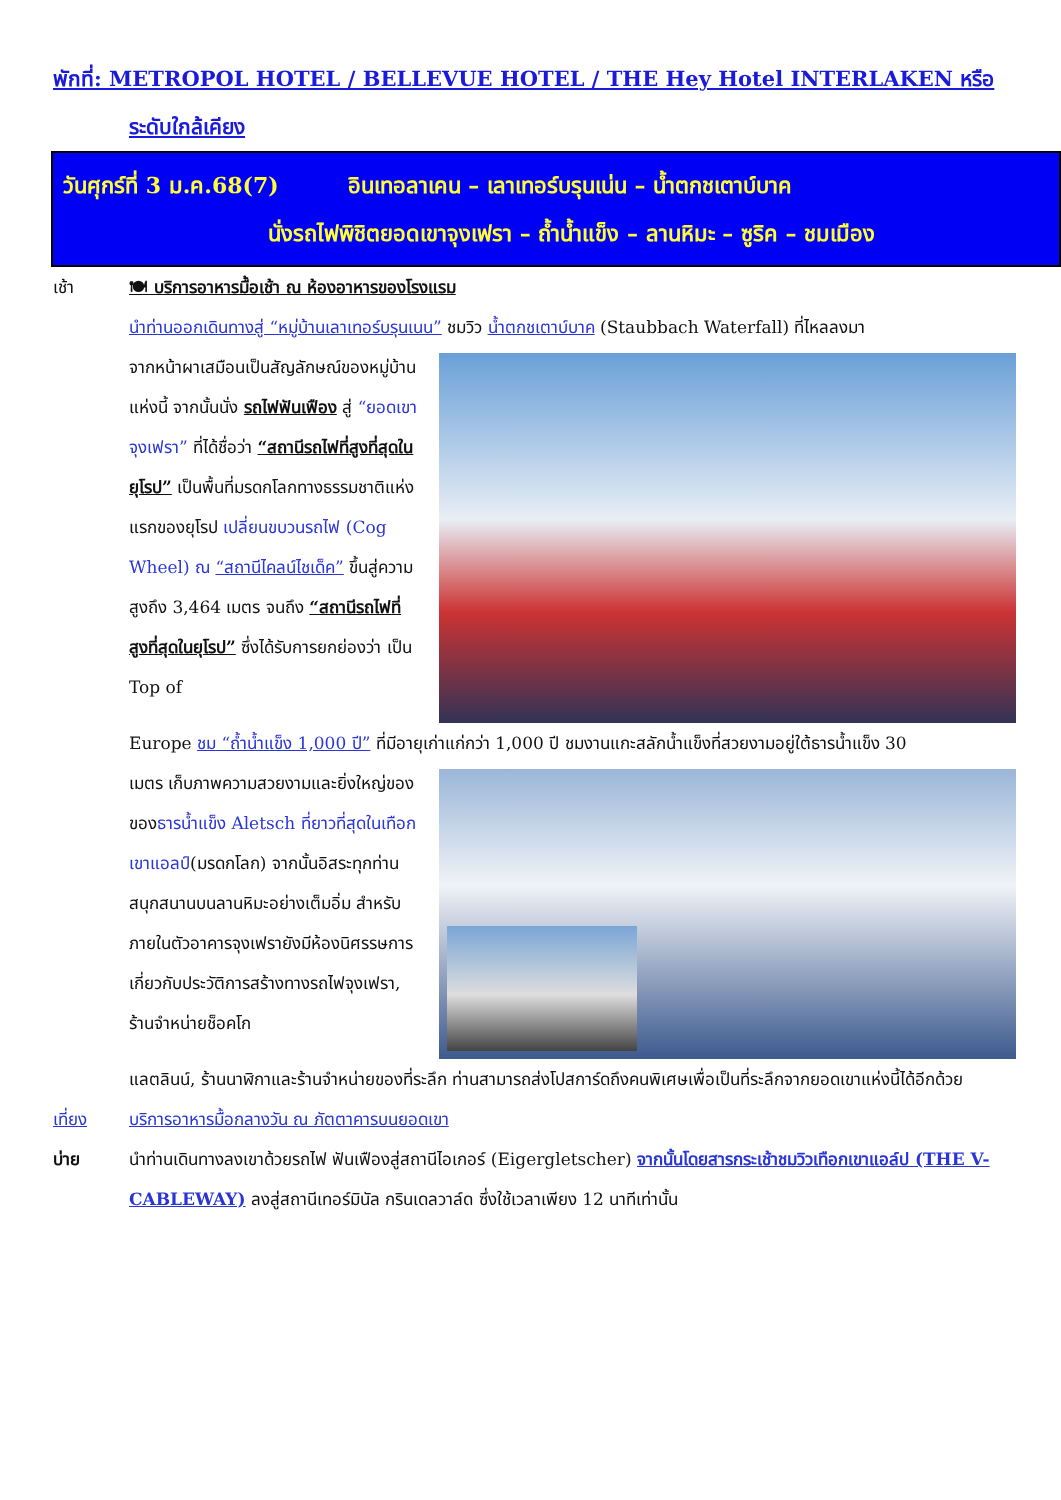พักที่: METROPOL HOTEL / BELLEVUE HOTEL / THE Hey Hotel INTERLAKEN หรือ
ระดับใกล้เคียง
วันศุกร์ที่ 3 ม.ค.68(7) อินเทอลาเคน – เลาเทอร์บรุนเน่น – น้ำตกชเตาบ์บาค
นั่งรถไฟพิชิตยอดเขาจุงเฟรา – ถ้ำน้ำแข็ง – ลานหิมะ – ซูริค – ชมเมือง
เช้า 🍽 บริการอาหารมื้อเช้า ณ ห้องอาหารของโรงแรม
นำท่านออกเดินทางสู่ “หมู่บ้านเลาเทอร์บรุนเนน” ชมวิว น้ำตกชเตาบ์บาค (Staubbach Waterfall) ที่ไหลลงมา
จากหน้าผาเสมือนเป็นสัญลักษณ์ของหมู่บ้านแห่งนี้ จากนั้นนั่ง รถไฟฟันเฟือง สู่ “ยอดเขาจุงเฟรา” ที่ได้ชื่อว่า “สถานีรถไฟที่สูงที่สุดในยุโรป” เป็นพื้นที่มรดกโลกทางธรรมชาติแห่งแรกของยุโรป เปลี่ยนขบวนรถไฟ (Cog Wheel) ณ “สถานีไคลน์ไชเด็ค” ขึ้นสู่ความสูงถึง 3,464 เมตร จนถึง “สถานีรถไฟที่สูงที่สุดในยุโรป” ซึ่งได้รับการยกย่องว่า เป็น Top of
Europe ชม “ถ้ำน้ำแข็ง 1,000 ปี” ที่มีอายุเก่าแก่กว่า 1,000 ปี ชมงานแกะสลักน้ำแข็งที่สวยงามอยู่ใต้ธารน้ำแข็ง 30
เมตร เก็บภาพความสวยงามและยิ่งใหญ่ของของธารน้ำแข็ง Aletsch ที่ยาวที่สุดในเทือกเขาแอลป์(มรดกโลก) จากนั้นอิสระทุกท่านสนุกสนานบนลานหิมะอย่างเต็มอิ่ม สำหรับภายในตัวอาคารจุงเฟรายังมีห้องนิศรรษการเกี่ยวกับประวัติการสร้างทางรถไฟจุงเฟรา, ร้านจำหน่ายช็อคโก
แลตลินน์, ร้านนาฬิกาและร้านจำหน่ายของที่ระลึก ท่านสามารถส่งโปสการ์ดถึงคนพิเศษเพื่อเป็นที่ระลึกจากยอดเขาแห่งนี้ได้อีกด้วย
เที่ยง บริการอาหารมื้อกลางวัน ณ ภัตตาคารบนยอดเขา
บ่าย นำท่านเดินทางลงเขาด้วยรถไฟ ฟันเฟืองสู่สถานีไอเกอร์ (Eigergletscher) จากนั้นโดยสารกระเช้าชมวิวเทือกเขาแอล์ป (THE V-CABLEWAY) ลงสู่สถานีเทอร์มินัล กรินเดลวาล์ด ซึ่งใช้เวลาเพียง 12 นาทีเท่านั้น